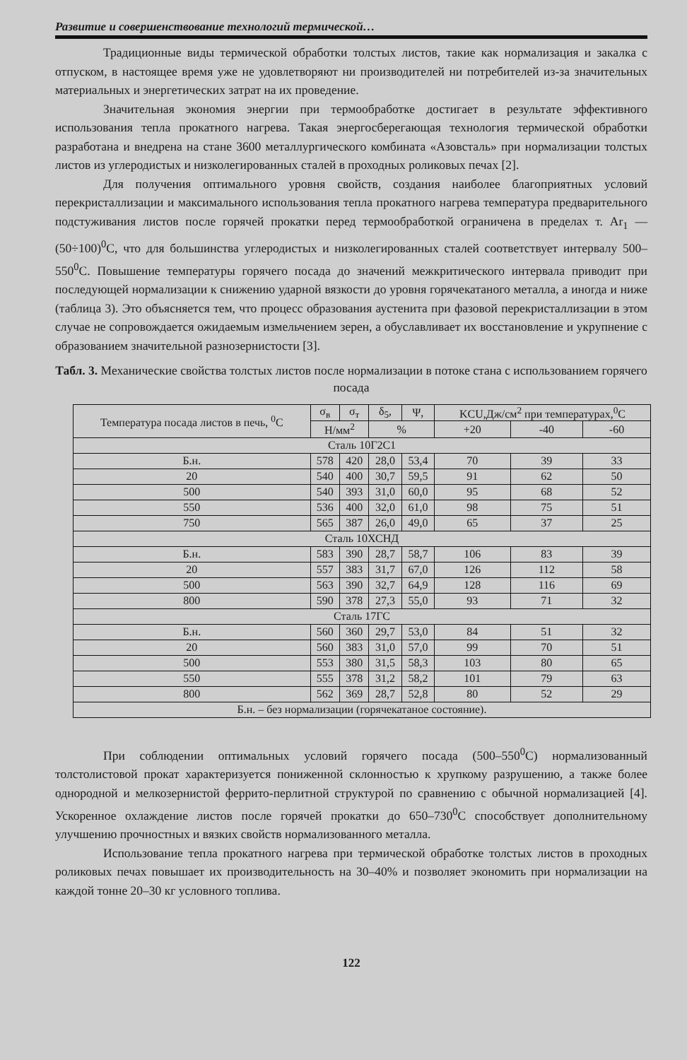Развитие и совершенствование технологий термической…
Традиционные виды термической обработки толстых листов, такие как нормализация и закалка с отпуском, в настоящее время уже не удовлетворяют ни производителей ни потребителей из-за значительных материальных и энергетических затрат на их проведение.
Значительная экономия энергии при термообработке достигает в результате эффективного использования тепла прокатного нагрева. Такая энергосберегающая технология термической обработки разработана и внедрена на стане 3600 металлургического комбината «Азовсталь» при нормализации толстых листов из углеродистых и низколегированных сталей в проходных роликовых печах [2].
Для получения оптимального уровня свойств, создания наиболее благоприятных условий перекристаллизации и максимального использования тепла прокатного нагрева температура предварительного подстуживания листов после горячей прокатки перед термообработкой ограничена в пределах т. Ar<sub>1</sub> — (50÷100)<sup>0</sup>С, что для большинства углеродистых и низколегированных сталей соответствует интервалу 500–550<sup>0</sup>С. Повышение температуры горячего посада до значений межкритического интервала приводит при последующей нормализации к снижению ударной вязкости до уровня горячекатаного металла, а иногда и ниже (таблица 3). Это объясняется тем, что процесс образования аустенита при фазовой перекристаллизации в этом случае не сопровождается ожидаемым измельчением зерен, а обуславливает их восстановление и укрупнение с образованием значительной разнозернистости [3].
Табл. 3. Механические свойства толстых листов после нормализации в потоке стана с использованием горячего посада
| Температура посада листов в печь, <sup>0</sup>С | σ<sub>в</sub> | σ<sub>т</sub> | δ<sub>5</sub>, | Ψ, | KCU,Дж/см<sup>2</sup> при температурах,<sup>0</sup>С | | |
| --- | --- | --- | --- | --- | --- | --- | --- |
| | Н/мм<sup>2</sup> | | % | | +20 | -40 | -60 |
| Сталь 10Г2С1 | | | | | | | |
| Б.н. | 578 | 420 | 28,0 | 53,4 | 70 | 39 | 33 |
| 20 | 540 | 400 | 30,7 | 59,5 | 91 | 62 | 50 |
| 500 | 540 | 393 | 31,0 | 60,0 | 95 | 68 | 52 |
| 550 | 536 | 400 | 32,0 | 61,0 | 98 | 75 | 51 |
| 750 | 565 | 387 | 26,0 | 49,0 | 65 | 37 | 25 |
| Сталь 10ХСНД | | | | | | | |
| Б.н. | 583 | 390 | 28,7 | 58,7 | 106 | 83 | 39 |
| 20 | 557 | 383 | 31,7 | 67,0 | 126 | 112 | 58 |
| 500 | 563 | 390 | 32,7 | 64,9 | 128 | 116 | 69 |
| 800 | 590 | 378 | 27,3 | 55,0 | 93 | 71 | 32 |
| Сталь 17ГС | | | | | | | |
| Б.н. | 560 | 360 | 29,7 | 53,0 | 84 | 51 | 32 |
| 20 | 560 | 383 | 31,0 | 57,0 | 99 | 70 | 51 |
| 500 | 553 | 380 | 31,5 | 58,3 | 103 | 80 | 65 |
| 550 | 555 | 378 | 31,2 | 58,2 | 101 | 79 | 63 |
| 800 | 562 | 369 | 28,7 | 52,8 | 80 | 52 | 29 |
| Б.н. – без нормализации (горячекатаное состояние). | | | | | | | |
При соблюдении оптимальных условий горячего посада (500–550<sup>0</sup>С) нормализованный толстолистовой прокат характеризуется пониженной склонностью к хрупкому разрушению, а также более однородной и мелкозернистой феррито-перлитной структурой по сравнению с обычной нормализацией [4]. Ускоренное охлаждение листов после горячей прокатки до 650–730<sup>0</sup>С способствует дополнительному улучшению прочностных и вязких свойств нормализованного металла.
Использование тепла прокатного нагрева при термической обработке толстых листов в проходных роликовых печах повышает их производительность на 30–40% и позволяет экономить при нормализации на каждой тонне 20–30 кг условного топлива.
122